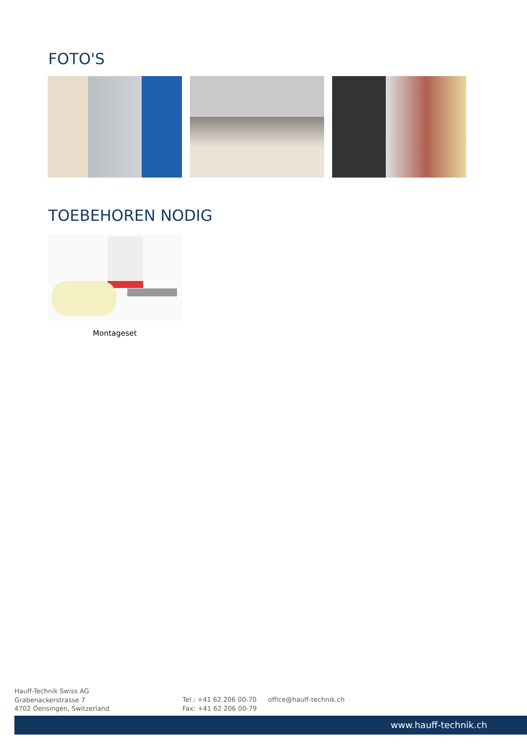FOTO'S
TOEBEHOREN NODIG
Montageset
Hauff-Technik Swiss AG
Grabenackerstrasse 7
4702 Oensingen, Switzerland
Tel.: +41 62 206 00-70
Fax: +41 62 206 00-79
office@hauff-technik.ch
www.hauff-technik.ch